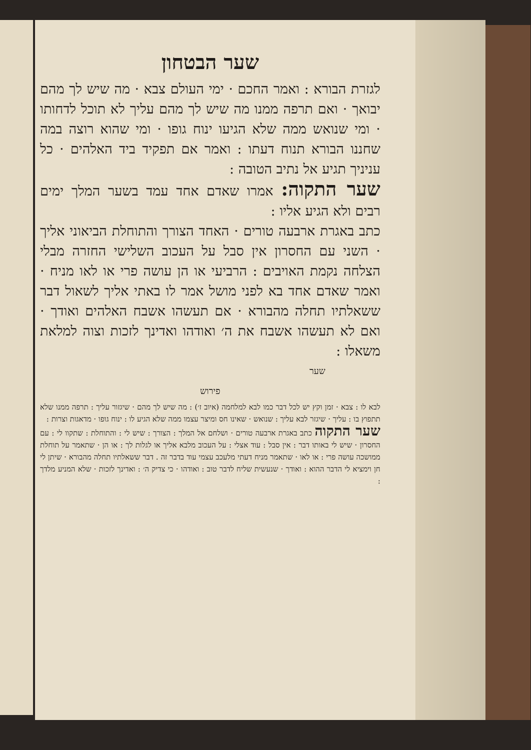שער הבטחון
לגזרת הבורא : ואמר החכם · ימי העולם צבא · מה שיש לך מהם יבואך · ואם תרפה ממנו מה שיש לך מהם עליך לא תוכל לדחותו · ומי שנואש ממה שלא הגיעו ינוח גופו · ומי שהוא רוצה במה שחננו הבורא תנוח דעתו : ואמר אם תפקיד ביד האלהים · כל עניניך תגיע אל נתיב הטובה :
שער התקוה: אמרו שאדם אחד עמד בשער המלך ימים רבים ולא הגיע אליו :
כתב באגרת ארבעה טורים · האחד הצורך והתוחלת הביאוני אליך · השני עם החסרון אין סבל על העכוב השלישי החזרה מבלי הצלחה נקמת האויבים : הרביעי או הן עושה פרי או לאו מניח · ואמר שאדם אחד בא לפני מושל אמר לו באתי אליך לשאול דבר ששאלתיו תחלה מהבורא · אם תעשהו אשבח האלהים ואודך · ואם לא תעשהו אשבח את ה׳ ואודהו ואדינך לזכות וצוה למלאת משאלו :
שער
פירוש
לבא לו : צבא · זמן וקץ יש לכל דבר כמו לבא למלחמה (איוב ז׳) : מה שיש לך מהם · שיגזור עליך : תרפה ממנו שלא תתפוץ בו : עליך · שיגזר לבא עליך : שנואש · שאינו חס ומיצר עצמו ממה שלא הגיע לו : ינוח גופו · מדאגות וצרות :
שער התקוה כתב באגרת ארבעה טורים · ושלחם אל המלך : הצורך : שיש לי : והתוחלת : שתקוו לי : עם החסרון · שיש לי באותו דבר : אין סבל : עוד אצלי : על העכוב מלבא אליך או לגלות לך : או הן · שתאמר על תוחלת ממושכה עושה פרי : או לאו · שתאמר מניח דעתי מלעכב עצמי עוד בדבר זה . דבר ששאלתיו תחלה מהבורא · שיתן לי חן וימציא לי הדבר ההוא : ואודך · שנעשית שליח לדבר טוב : ואודהו · כי צדיק ה׳ : ואדינך לזכות · שלא המניע מלדך :